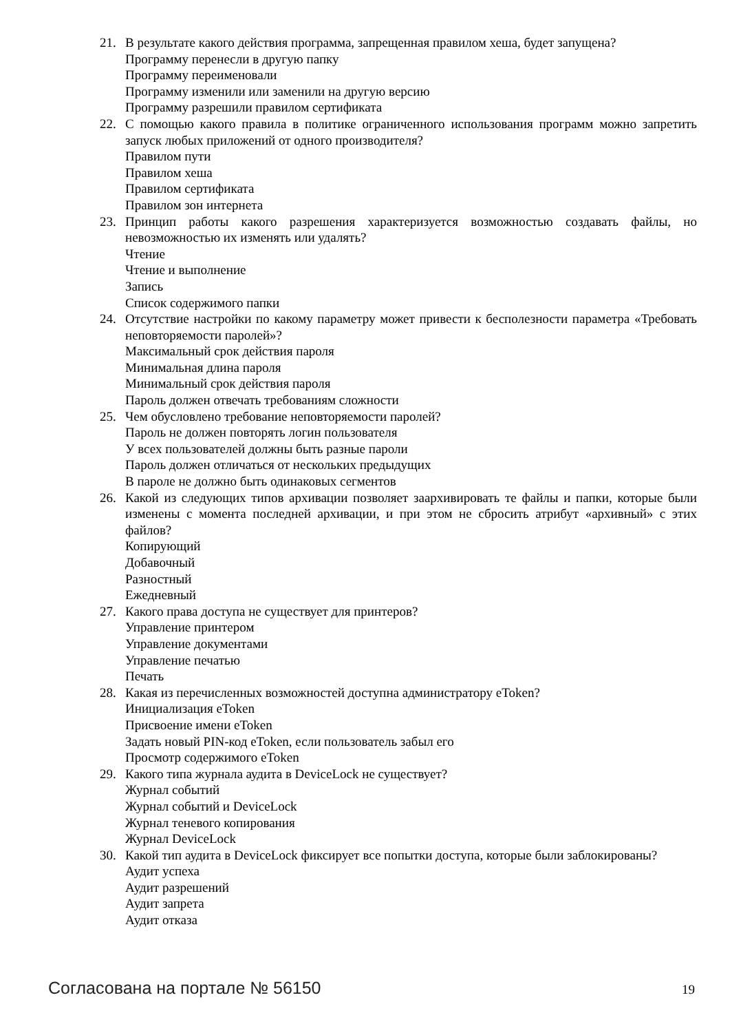21. В результате какого действия программа, запрещенная правилом хеша, будет запущена?
Программу перенесли в другую папку
Программу переименовали
Программу изменили или заменили на другую версию
Программу разрешили правилом сертификата
22. С помощью какого правила в политике ограниченного использования программ можно запретить запуск любых приложений от одного производителя?
Правилом пути
Правилом хеша
Правилом сертификата
Правилом зон интернета
23. Принцип работы какого разрешения характеризуется возможностью создавать файлы, но невозможностью их изменять или удалять?
Чтение
Чтение и выполнение
Запись
Список содержимого папки
24. Отсутствие настройки по какому параметру может привести к бесполезности параметра «Требовать неповторяемости паролей»?
Максимальный срок действия пароля
Минимальная длина пароля
Минимальный срок действия пароля
Пароль должен отвечать требованиям сложности
25. Чем обусловлено требование неповторяемости паролей?
Пароль не должен повторять логин пользователя
У всех пользователей должны быть разные пароли
Пароль должен отличаться от нескольких предыдущих
В пароле не должно быть одинаковых сегментов
26. Какой из следующих типов архивации позволяет заархивировать те файлы и папки, которые были изменены с момента последней архивации, и при этом не сбросить атрибут «архивный» с этих файлов?
Копирующий
Добавочный
Разностный
Ежедневный
27. Какого права доступа не существует для принтеров?
Управление принтером
Управление документами
Управление печатью
Печать
28. Какая из перечисленных возможностей доступна администратору eToken?
Инициализация eToken
Присвоение имени eToken
Задать новый PIN-код eToken, если пользователь забыл его
Просмотр содержимого eToken
29. Какого типа журнала аудита в DeviceLock не существует?
Журнал событий
Журнал событий и DeviceLock
Журнал теневого копирования
Журнал DeviceLock
30. Какой тип аудита в DeviceLock фиксирует все попытки доступа, которые были заблокированы?
Аудит успеха
Аудит разрешений
Аудит запрета
Аудит отказа
Согласована на портале № 56150 19